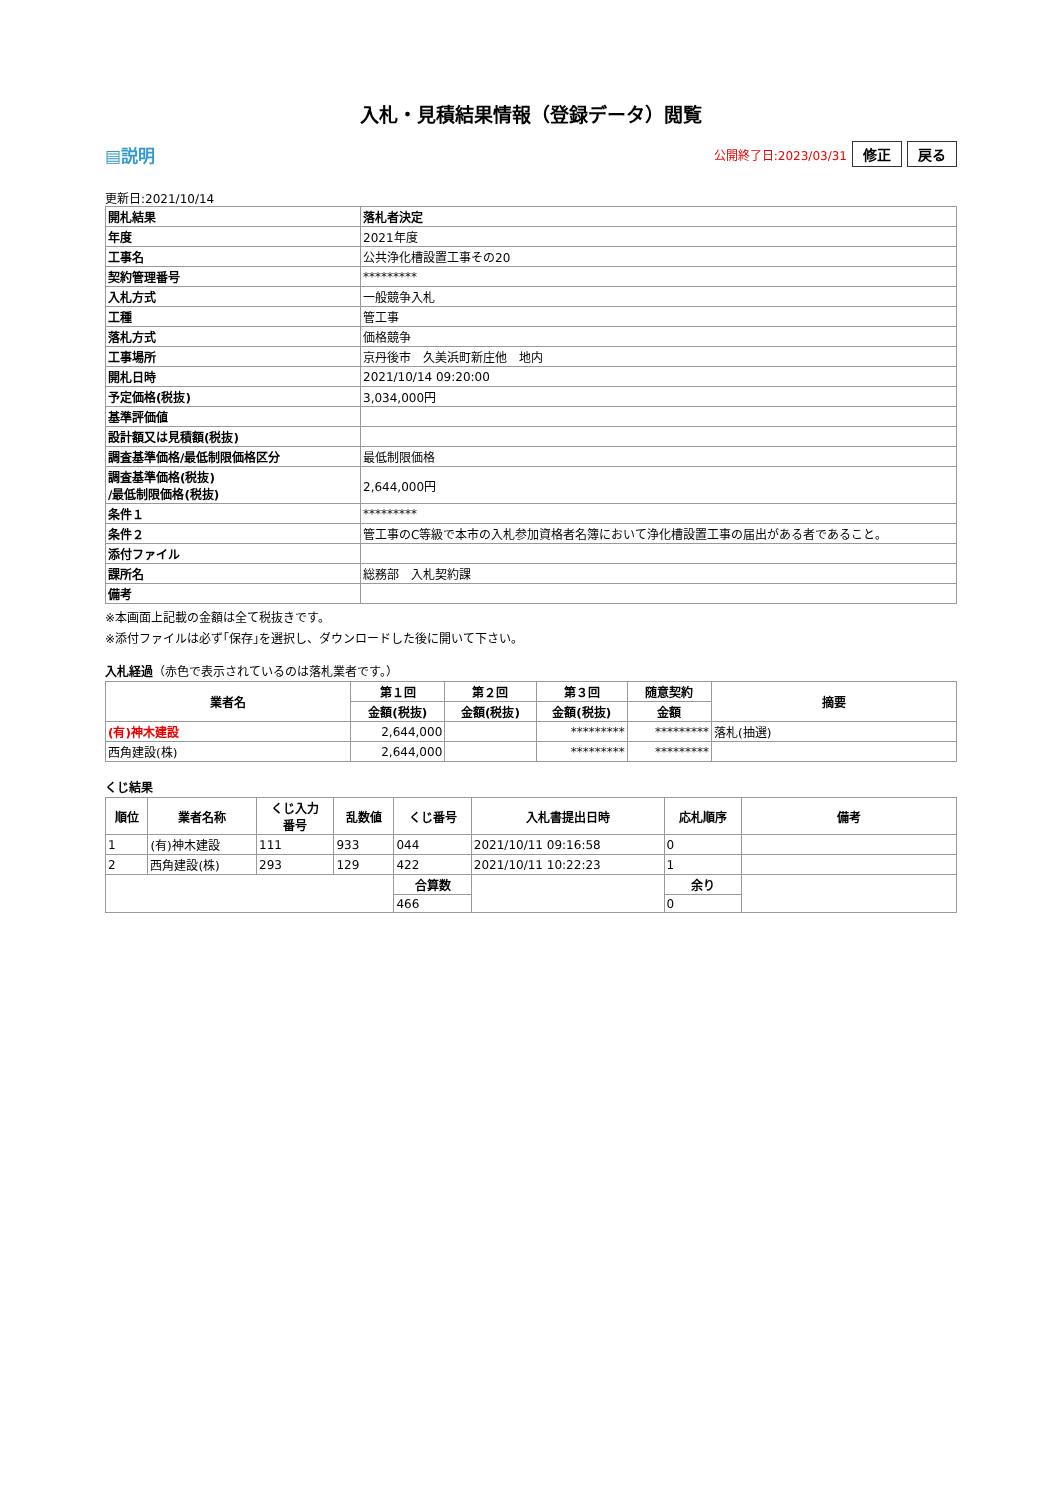入札・見積結果情報（登録データ）閲覧
▤説明 公開終了日:2023/03/31 修正 戻る
更新日:2021/10/14
| 開札結果 | 落札者決定 |
| --- | --- |
| 年度 | 2021年度 |
| 工事名 | 公共浄化槽設置工事その20 |
| 契約管理番号 | ********* |
| 入札方式 | 一般競争入札 |
| 工種 | 管工事 |
| 落札方式 | 価格競争 |
| 工事場所 | 京丹後市 久美浜町新庄他 地内 |
| 開札日時 | 2021/10/14 09:20:00 |
| 予定価格(税抜) | 3,034,000円 |
| 基準評価値 | |
| 設計額又は見積額(税抜) | |
| 調査基準価格/最低制限価格区分 | 最低制限価格 |
| 調査基準価格(税抜) /最低制限価格(税抜) | 2,644,000円 |
| 条件１ | ********* |
| 条件２ | 管工事のC等級で本市の入札参加資格者名簿において浄化槽設置工事の届出がある者であること。 |
| 添付ファイル | |
| 課所名 | 総務部 入札契約課 |
| 備考 | |
※本画面上記載の金額は全て税抜きです。
※添付ファイルは必ず｢保存｣を選択し、ダウンロードした後に開いて下さい。
入札経過（赤色で表示されているのは落札業者です。）
| 業者名 | 第１回 | 第２回 | 第３回 | 随意契約 | 摘要 |
| --- | --- | --- | --- | --- | --- |
| | 金額(税抜) | 金額(税抜) | 金額(税抜) | 金額 | |
| (有)神木建設 | 2,644,000 | | ********* | ********* | 落札(抽選) |
| 西角建設(株) | 2,644,000 | | ********* | ********* | |
くじ結果
| 順位 | 業者名称 | くじ入力 番号 | 乱数値 | くじ番号 | 入札書提出日時 | 応札順序 | 備考 |
| --- | --- | --- | --- | --- | --- | --- | --- |
| 1 | (有)神木建設 | 111 | 933 | 044 | 2021/10/11 09:16:58 | 0 | |
| 2 | 西角建設(株) | 293 | 129 | 422 | 2021/10/11 10:22:23 | 1 | |
| | | | | 合算数 | | 余り | |
| | | | | 466 | | 0 | |